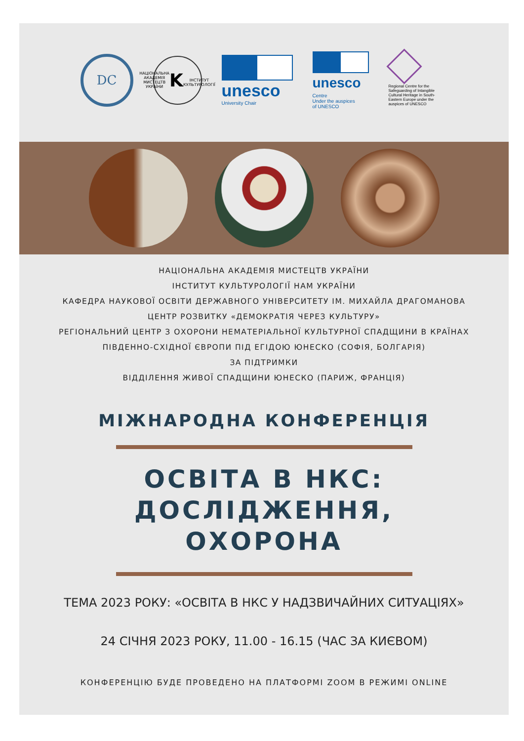DC
НАЦІОНАЛЬНА АКАДЕМІЯ МИСТЕЦТВ УКРАЇНИ
K
ІНСТИТУТ КУЛЬТУРОЛОГІЇ
unesco
University Chair
unesco
Centre
Under the auspices
of UNESCO
Regional Centre for the Safeguarding of Intangible Cultural Heritage in South-Eastern Europe under the auspices of UNESCO
НАЦІОНАЛЬНА АКАДЕМІЯ МИСТЕЦТВ УКРАЇНИ
ІНСТИТУТ КУЛЬТУРОЛОГІЇ НАМ УКРАЇНИ
КАФЕДРА НАУКОВОЇ ОСВІТИ ДЕРЖАВНОГО УНІВЕРСИТЕТУ ІМ. МИХАЙЛА ДРАГОМАНОВА
ЦЕНТР РОЗВИТКУ «ДЕМОКРАТІЯ ЧЕРЕЗ КУЛЬТУРУ»
РЕГІОНАЛЬНИЙ ЦЕНТР З ОХОРОНИ НЕМАТЕРІАЛЬНОЇ КУЛЬТУРНОЇ СПАДЩИНИ В КРАЇНАХ
ПІВДЕННО-СХІДНОЇ ЄВРОПИ ПІД ЕГІДОЮ ЮНЕСКО (СОФІЯ, БОЛГАРІЯ)
ЗА ПІДТРИМКИ
ВІДДІЛЕННЯ ЖИВОЇ СПАДЩИНИ ЮНЕСКО (ПАРИЖ, ФРАНЦІЯ)
МІЖНАРОДНА КОНФЕРЕНЦІЯ
ОСВІТА В НКС:
ДОСЛІДЖЕННЯ,
ОХОРОНА
ТЕМА 2023 РОКУ: «ОСВІТА В НКС У НАДЗВИЧАЙНИХ СИТУАЦІЯХ»
24 СІЧНЯ 2023 РОКУ, 11.00 - 16.15 (ЧАС ЗА КИЄВОМ)
КОНФЕРЕНЦІЮ БУДЕ ПРОВЕДЕНО НА ПЛАТФОРМІ ZOOM В РЕЖИМІ ONLINE